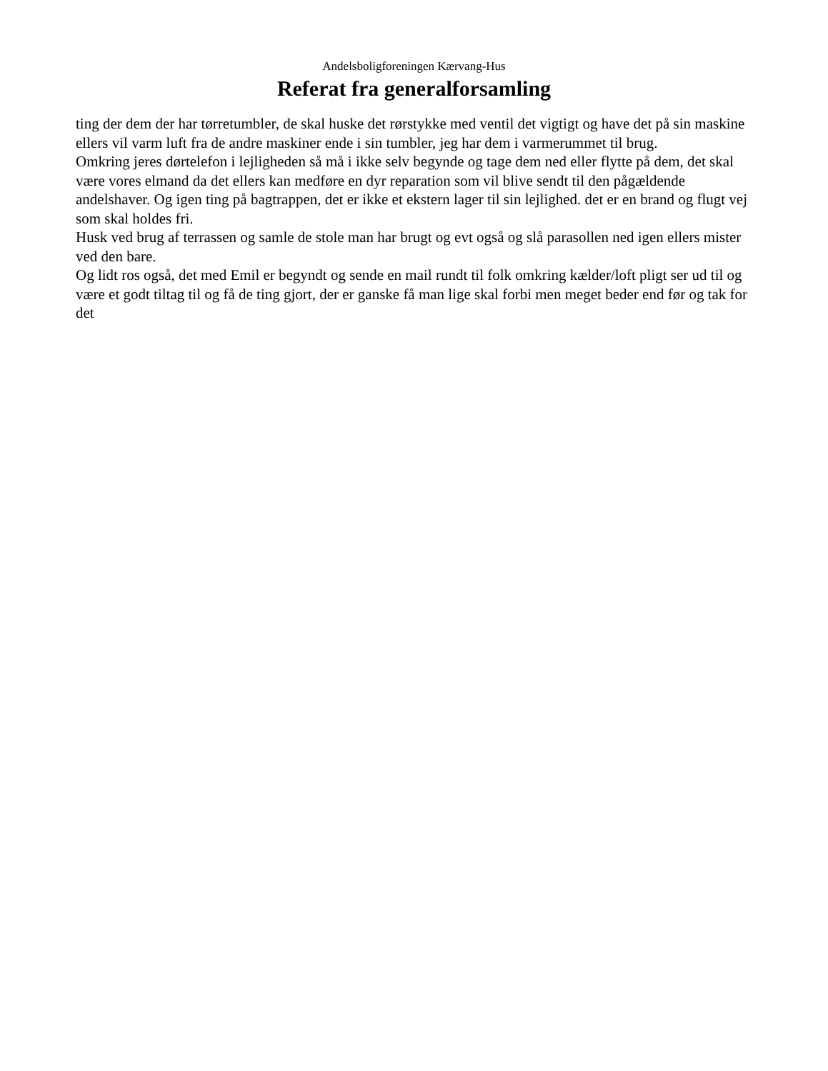Andelsboligforeningen Kærvang-Hus
Referat fra generalforsamling
ting der dem der har tørretumbler, de skal huske det rørstykke med ventil det vigtigt og have det på sin maskine ellers vil varm luft fra de andre maskiner ende i sin tumbler, jeg har dem i varmerummet til brug.
Omkring jeres dørtelefon i lejligheden så må i ikke selv begynde og tage dem ned eller flytte på dem, det skal være vores elmand da det ellers kan medføre en dyr reparation som vil blive sendt til den pågældende andelshaver. Og igen ting på bagtrappen, det er ikke et ekstern lager til sin lejlighed. det er en brand og flugt vej som skal holdes fri.
Husk ved brug af terrassen og samle de stole man har brugt og evt også og slå parasollen ned igen ellers mister ved den bare.
Og lidt ros også, det med Emil er begyndt og sende en mail rundt til folk omkring kælder/loft pligt ser ud til og være et godt tiltag til og få de ting gjort, der er ganske få man lige skal forbi men meget beder end før og tak for det